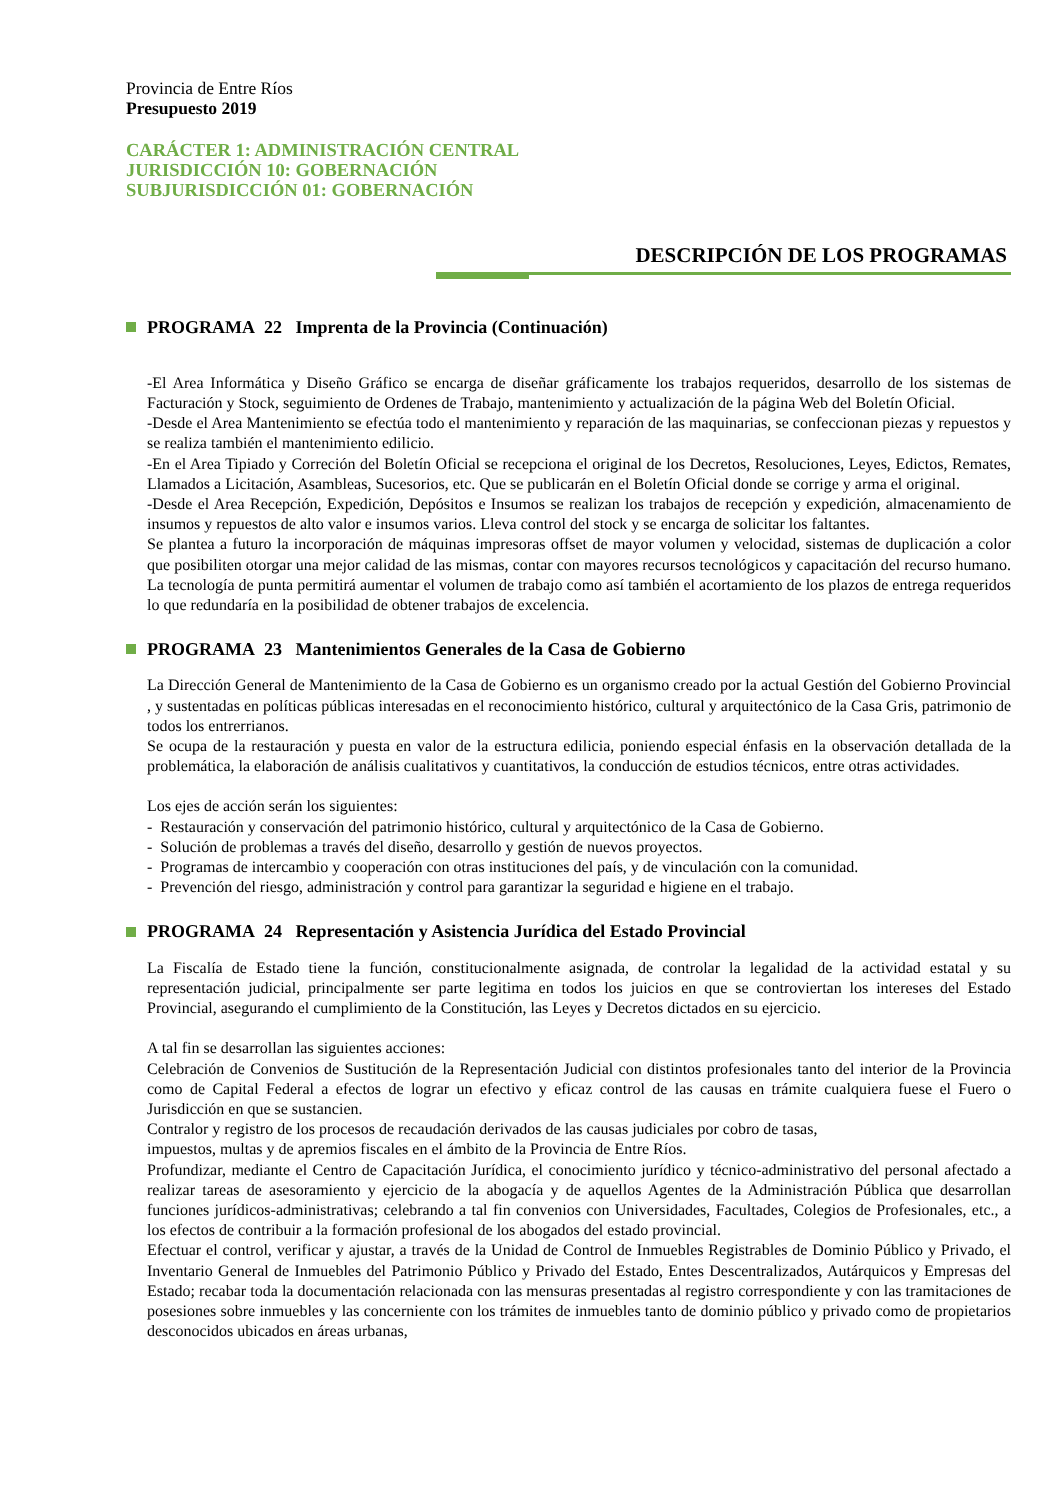Provincia de Entre Ríos
Presupuesto 2019
CARÁCTER 1: ADMINISTRACIÓN CENTRAL
JURISDICCIÓN 10: GOBERNACIÓN
SUBJURISDICCIÓN 01: GOBERNACIÓN
DESCRIPCIÓN DE LOS PROGRAMAS
PROGRAMA 22 Imprenta de la Provincia (Continuación)
-El Area Informática y Diseño Gráfico se encarga de diseñar gráficamente los trabajos requeridos, desarrollo de los sistemas de Facturación y Stock, seguimiento de Ordenes de Trabajo, mantenimiento y actualización de la página Web del Boletín Oficial.
-Desde el Area Mantenimiento se efectúa todo el mantenimiento y reparación de las maquinarias, se confeccionan piezas y repuestos y se realiza también el mantenimiento edilicio.
-En el Area Tipiado y Correción del Boletín Oficial se recepciona el original de los Decretos, Resoluciones, Leyes, Edictos, Remates, Llamados a Licitación, Asambleas, Sucesorios, etc. Que se publicarán en el Boletín Oficial donde se corrige y arma el original.
-Desde el Area Recepción, Expedición, Depósitos e Insumos se realizan los trabajos de recepción y expedición, almacenamiento de insumos y repuestos de alto valor e insumos varios. Lleva control del stock y se encarga de solicitar los faltantes.
Se plantea a futuro la incorporación de máquinas impresoras offset de mayor volumen y velocidad, sistemas de duplicación a color que posibiliten otorgar una mejor calidad de las mismas, contar con mayores recursos tecnológicos y capacitación del recurso humano. La tecnología de punta permitirá aumentar el volumen de trabajo como así también el acortamiento de los plazos de entrega requeridos lo que redundaría en la posibilidad de obtener trabajos de excelencia.
PROGRAMA 23 Mantenimientos Generales de la Casa de Gobierno
La Dirección General de Mantenimiento de la Casa de Gobierno es un organismo creado por la actual Gestión del Gobierno Provincial , y sustentadas en políticas públicas interesadas en el reconocimiento histórico, cultural y arquitectónico de la Casa Gris, patrimonio de todos los entrerrianos.
Se ocupa de la restauración y puesta en valor de la estructura edilicia, poniendo especial énfasis en la observación detallada de la problemática, la elaboración de análisis cualitativos y cuantitativos, la conducción de estudios técnicos, entre otras actividades.
Los ejes de acción serán los siguientes:
- Restauración y conservación del patrimonio histórico, cultural y arquitectónico de la Casa de Gobierno.
- Solución de problemas a través del diseño, desarrollo y gestión de nuevos proyectos.
- Programas de intercambio y cooperación con otras instituciones del país, y de vinculación con la comunidad.
- Prevención del riesgo, administración y control para garantizar la seguridad e higiene en el trabajo.
PROGRAMA 24 Representación y Asistencia Jurídica del Estado Provincial
La Fiscalía de Estado tiene la función, constitucionalmente asignada, de controlar la legalidad de la actividad estatal y su representación judicial, principalmente ser parte legitima en todos los juicios en que se controviertan los intereses del Estado Provincial, asegurando el cumplimiento de la Constitución, las Leyes y Decretos dictados en su ejercicio.
A tal fin se desarrollan las siguientes acciones:
Celebración de Convenios de Sustitución de la Representación Judicial con distintos profesionales tanto del interior de la Provincia como de Capital Federal a efectos de lograr un efectivo y eficaz control de las causas en trámite cualquiera fuese el Fuero o Jurisdicción en que se sustancien.
Contralor y registro de los procesos de recaudación derivados de las causas judiciales por cobro de tasas,
impuestos, multas y de apremios fiscales en el ámbito de la Provincia de Entre Ríos.
Profundizar, mediante el Centro de Capacitación Jurídica, el conocimiento jurídico y técnico-administrativo del personal afectado a realizar tareas de asesoramiento y ejercicio de la abogacía y de aquellos Agentes de la Administración Pública que desarrollan funciones jurídicos-administrativas; celebrando a tal fin convenios con Universidades, Facultades, Colegios de Profesionales, etc., a los efectos de contribuir a la formación profesional de los abogados del estado provincial.
Efectuar el control, verificar y ajustar, a través de la Unidad de Control de Inmuebles Registrables de Dominio Público y Privado, el Inventario General de Inmuebles del Patrimonio Público y Privado del Estado, Entes Descentralizados, Autárquicos y Empresas del Estado; recabar toda la documentación relacionada con las mensuras presentadas al registro correspondiente y con las tramitaciones de posesiones sobre inmuebles y las concerniente con los trámites de inmuebles tanto de dominio público y privado como de propietarios desconocidos ubicados en áreas urbanas,